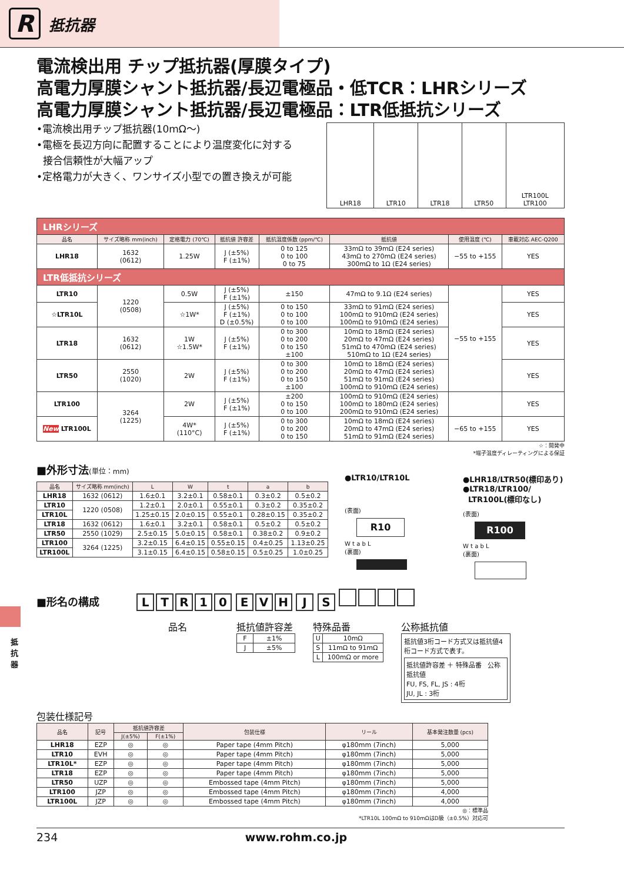R
抵抗器
抵抗器
電流検出用 チップ抵抗器(厚膜タイプ)
高電力厚膜シャント抵抗器/長辺電極品・低TCR：LHRシリーズ
高電力厚膜シャント抵抗器/長辺電極品：LTR低抵抗シリーズ
•電流検出用チップ抵抗器(10mΩ〜)
•電極を長辺方向に配置することにより温度変化に対する
接合信頼性が大幅アップ
•定格電力が大きく、ワンサイズ小型での置き換えが可能
| LHR18 | LTR10 | LTR18 | LTR50 | LTR100L LTR100 |
| LHRシリーズ | | | | | | | |
| 品名 | サイズ略称 mm(inch) | 定格電力 (70℃) | 抵抗値 許容差 | 抵抗温度係数 (ppm/℃) | 抵抗値 | 使用温度 (℃) | 車載対応 AEC-Q200 |
| LHR18 | 1632 (0612) | 1.25W | J (±5%) F (±1%) | 0 to 125 0 to 100 0 to 75 | 33mΩ to 39mΩ (E24 series) 43mΩ to 270mΩ (E24 series) 300mΩ to 1Ω (E24 series) | −55 to +155 | YES |
| LTR低抵抗シリーズ | | | | | | | |
| LTR10 | 1220 (0508) | 0.5W | J (±5%) F (±1%) | ±150 | 47mΩ to 9.1Ω (E24 series) | −55 to +155 | YES |
| ☆LTR10L | | ☆1W* | J (±5%) F (±1%) D (±0.5%) | 0 to 150 0 to 100 0 to 100 | 33mΩ to 91mΩ (E24 series) 100mΩ to 910mΩ (E24 series) 100mΩ to 910mΩ (E24 series) | | YES |
| LTR18 | 1632 (0612) | 1W ☆1.5W* | J (±5%) F (±1%) | 0 to 300 0 to 200 0 to 150 ±100 | 10mΩ to 18mΩ (E24 series) 20mΩ to 47mΩ (E24 series) 51mΩ to 470mΩ (E24 series) 510mΩ to 1Ω (E24 series) | | YES |
| LTR50 | 2550 (1020) | 2W | J (±5%) F (±1%) | 0 to 300 0 to 200 0 to 150 ±100 | 10mΩ to 18mΩ (E24 series) 20mΩ to 47mΩ (E24 series) 51mΩ to 91mΩ (E24 series) 100mΩ to 910mΩ (E24 series) | | YES |
| LTR100 | 3264 (1225) | 2W | J (±5%) F (±1%) | ±200 0 to 150 0 to 100 | 100mΩ to 910mΩ (E24 series) 100mΩ to 180mΩ (E24 series) 200mΩ to 910mΩ (E24 series) | | YES |
| New LTR100L | | 4W* (110°C) | J (±5%) F (±1%) | 0 to 300 0 to 200 0 to 150 | 10mΩ to 18mΩ (E24 series) 20mΩ to 47mΩ (E24 series) 51mΩ to 91mΩ (E24 series) | −65 to +155 | YES |
☆：開発中
*端子温度ディレーティングによる保証
■外形寸法(単位：mm)
| 品名 | サイズ略称 mm(inch) | L | W | t | a | b |
| --- | --- | --- | --- | --- | --- | --- |
| LHR18 | 1632 (0612) | 1.6±0.1 | 3.2±0.1 | 0.58±0.1 | 0.3±0.2 | 0.5±0.2 |
| LTR10 | 1220 (0508) | 1.2±0.1 | 2.0±0.1 | 0.55±0.1 | 0.3±0.2 | 0.35±0.2 |
| LTR10L | | 1.25±0.15 | 2.0±0.15 | 0.55±0.1 | 0.28±0.15 | 0.35±0.2 |
| LTR18 | 1632 (0612) | 1.6±0.1 | 3.2±0.1 | 0.58±0.1 | 0.5±0.2 | 0.5±0.2 |
| LTR50 | 2550 (1029) | 2.5±0.15 | 5.0±0.15 | 0.58±0.1 | 0.38±0.2 | 0.9±0.2 |
| LTR100 | 3264 (1225) | 3.2±0.15 | 6.4±0.15 | 0.55±0.15 | 0.4±0.25 | 1.13±0.25 |
| LTR100L | | 3.1±0.15 | 6.4±0.15 | 0.58±0.15 | 0.5±0.25 | 1.0±0.25 |
●LTR10/LTR10L
(表面)
R10
W t a b L
(裏面)
●LHR18/LTR50(標印あり)
●LTR18/LTR100/
LTR100L(標印なし)
(表面)
R100
W t a b L
(裏面)
■形名の構成
LTR 10 EVH J S
品名 抵抗値許容差
| F | ±1% |
| J | ±5% |
特殊品番
| U | 10mΩ |
| S | 11mΩ to 91mΩ |
| L | 100mΩ or more |
公称抵抗値
抵抗値3桁コード方式又は抵抗値4桁コード方式で表す。
抵抗値許容差 ＋ 特殊品番 公称抵抗値
FU, FS, FL, JS : 4桁
JU, JL : 3桁
包装仕様記号
| 品名 | 記号 | 抵抗値許容差 | | 包装仕様 | リール | 基本発注数量 (pcs) |
| --- | --- | --- | --- | --- | --- | --- |
| | | J(±5%) | F(±1%) | | | |
| LHR18 | EZP | ◎ | ◎ | Paper tape (4mm Pitch) | φ180mm (7inch) | 5,000 |
| LTR10 | EVH | ◎ | ◎ | Paper tape (4mm Pitch) | φ180mm (7inch) | 5,000 |
| LTR10L* | EZP | ◎ | ◎ | Paper tape (4mm Pitch) | φ180mm (7inch) | 5,000 |
| LTR18 | EZP | ◎ | ◎ | Paper tape (4mm Pitch) | φ180mm (7inch) | 5,000 |
| LTR50 | UZP | ◎ | ◎ | Embossed tape (4mm Pitch) | φ180mm (7inch) | 5,000 |
| LTR100 | JZP | ◎ | ◎ | Embossed tape (4mm Pitch) | φ180mm (7inch) | 4,000 |
| LTR100L | JZP | ◎ | ◎ | Embossed tape (4mm Pitch) | φ180mm (7inch) | 4,000 |
◎：標準品
*LTR10L 100mΩ to 910mΩはD級（±0.5%）対応可
234 www.rohm.co.jp